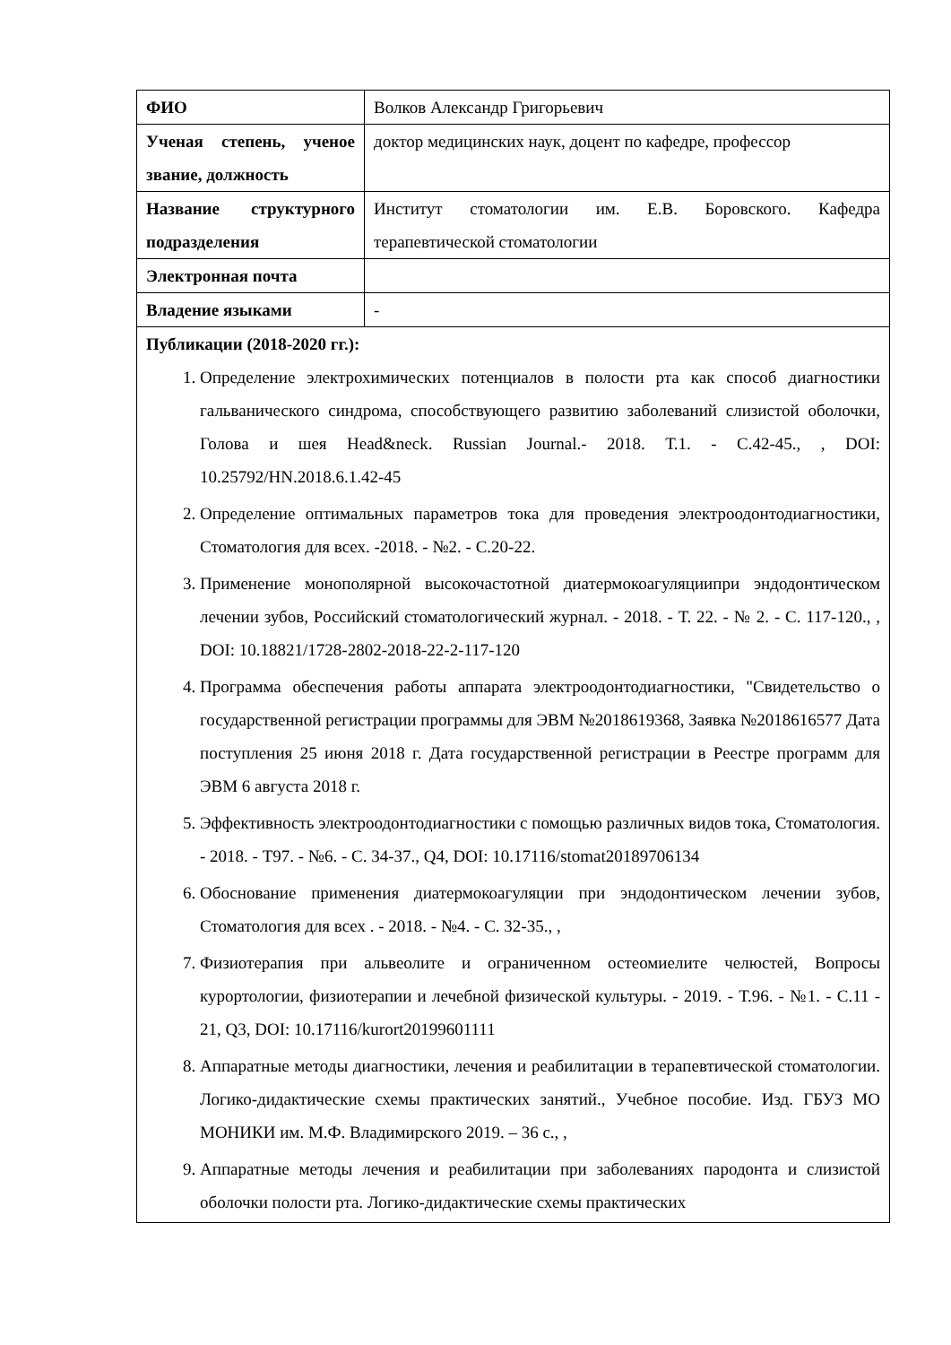| ФИО | Волков Александр Григорьевич |
| Ученая степень, ученое звание, должность | доктор медицинских наук, доцент по кафедре, профессор |
| Название структурного подразделения | Институт стоматологии им. Е.В. Боровского. Кафедра терапевтической стоматологии |
| Электронная почта | |
| Владение языками | - |
| Публикации (2018-2020 гг.): 1. Определение электрохимических потенциалов в полости рта как способ диагностики гальванического синдрома, способствующего развитию заболеваний слизистой оболочки, Голова и шея Head&neck. Russian Journal.- 2018. Т.1. - С.42-45., , DOI: 10.25792/HN.2018.6.1.42-45 2. Определение оптимальных параметров тока для проведения электроодонтодиагностики, Стоматология для всех. -2018. - №2. - С.20-22. 3. Применение монополярной высокочастотной диатермокоагуляциипри эндодонтическом лечении зубов, Российский стоматологический журнал. - 2018. - Т. 22. - № 2. - С. 117-120., , DOI: 10.18821/1728-2802-2018-22-2-117-120 4. Программа обеспечения работы аппарата электроодонтодиагностики, "Свидетельство о государственной регистрации программы для ЭВМ №2018619368, Заявка №2018616577 Дата поступления 25 июня 2018 г. Дата государственной регистрации в Реестре программ для ЭВМ 6 августа 2018 г. 5. Эффективность электроодонтодиагностики с помощью различных видов тока, Стоматология. - 2018. - Т97. - №6. - С. 34-37., Q4, DOI: 10.17116/stomat20189706134 6. Обоснование применения диатермокоагуляции при эндодонтическом лечении зубов, Стоматология для всех . - 2018. - №4. - С. 32-35., , 7. Физиотерапия при альвеолите и ограниченном остеомиелите челюстей, Вопросы курортологии, физиотерапии и лечебной физической культуры. - 2019. - Т.96. - №1. - С.11 - 21, Q3, DOI: 10.17116/kurort20199601111 8. Аппаратные методы диагностики, лечения и реабилитации в терапевтической стоматологии. Логико-дидактические схемы практических занятий., Учебное пособие. Изд. ГБУЗ МО МОНИКИ им. М.Ф. Владимирского 2019. – 36 с., , 9. Аппаратные методы лечения и реабилитации при заболеваниях пародонта и слизистой оболочки полости рта. Логико-дидактические схемы практических | |